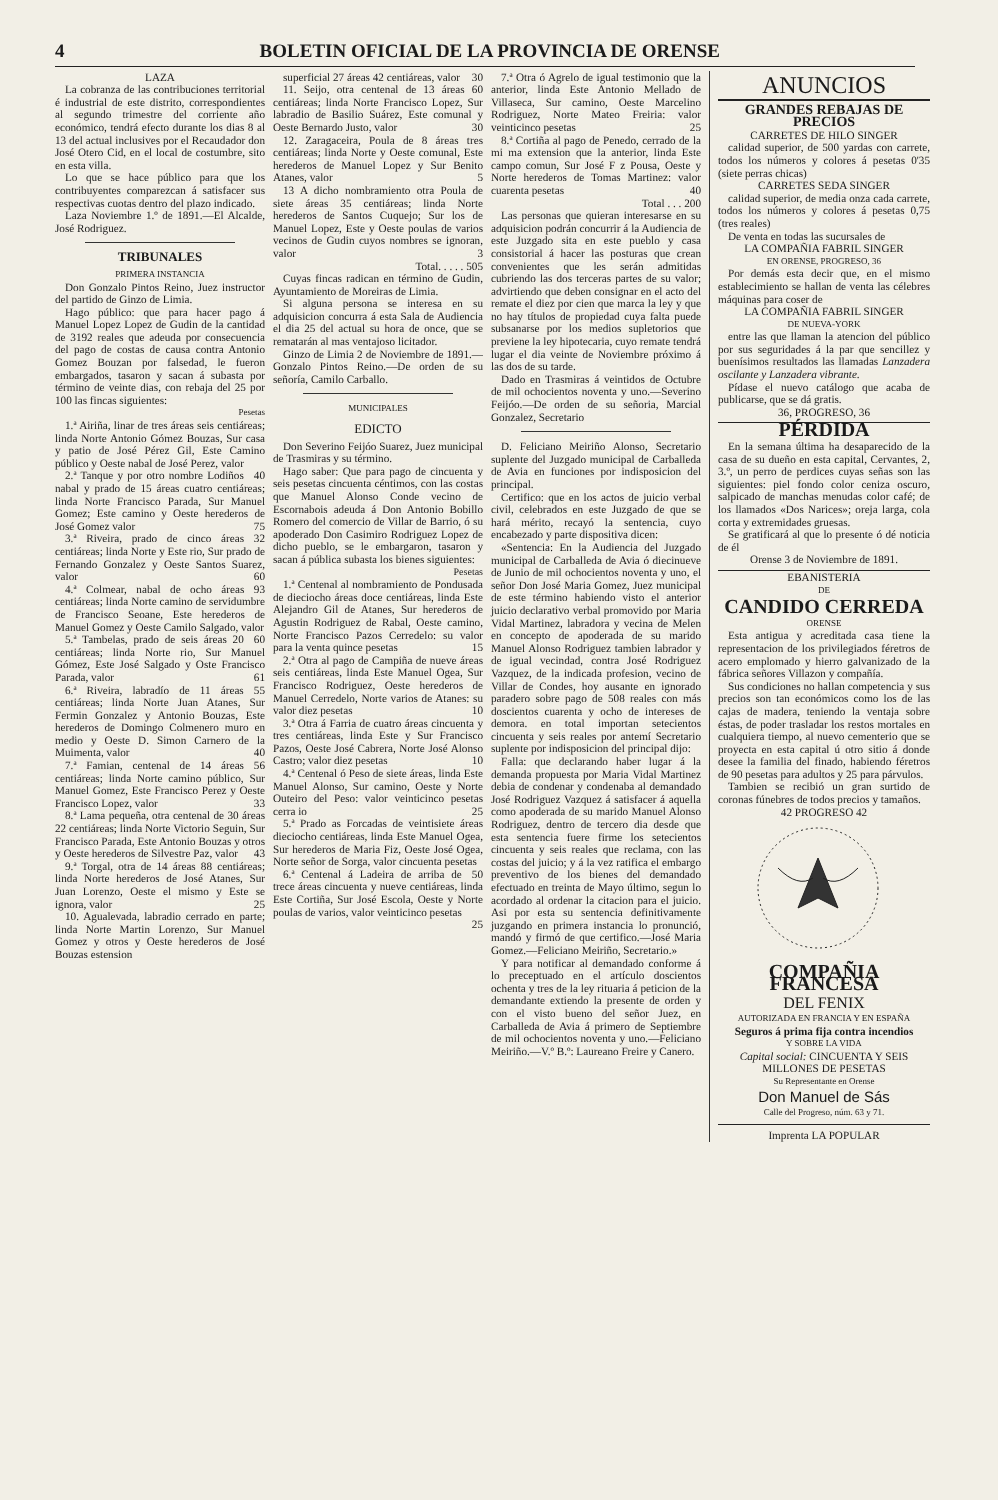4 BOLETIN OFICIAL DE LA PROVINCIA DE ORENSE
LAZA
La cobranza de las contribuciones territorial é industrial de este distrito, correspondientes al segundo trimestre del corriente año económico, tendrá efecto durante los dias 8 al 13 del actual inclusives por el Recaudador don José Otero Cid, en el local de costumbre, sito en esta villa.
Lo que se hace público para que los contribuyentes comparezcan á satisfacer sus respectivas cuotas dentro del plazo indicado.
Laza Noviembre 1.º de 1891.—El Alcalde, José Rodriguez.
TRIBUNALES
PRIMERA INSTANCIA
Don Gonzalo Pintos Reino, Juez instructor del partido de Ginzo de Limia.
Hago público: que para hacer pago á Manuel Lopez Lopez de Gudin de la cantidad de 3192 reales que adeuda por consecuencia del pago de costas de causa contra Antonio Gomez Bouzan por falsedad, le fueron embargados, tasaron y sacan á subasta por término de veinte dias, con rebaja del 25 por 100 las fincas siguientes:
Pesetas
1.ª Airiña, linar de tres áreas seis centiáreas; linda Norte Antonio Gómez Bouzas, Sur casa y patio de José Pérez Gil, Este Camino público y Oeste nabal de José Perez, valor 40
2.ª Tanque y por otro nombre Lodiños nabal y prado de 15 áreas cuatro centiáreas; linda Norte Francisco Parada, Sur Manuel Gomez; Este camino y Oeste herederos de José Gomez valor 75
3.ª Riveira, prado de cinco áreas 32 centiáreas; linda Norte y Este rio, Sur prado de Fernando Gonzalez y Oeste Santos Suarez, valor 60
4.ª Colmear, nabal de ocho áreas 93 centiáreas; linda Norte camino de servidumbre de Francisco Seoane, Este herederos de Manuel Gomez y Oeste Camilo Salgado, valor 60
5.ª Tambelas, prado de seis áreas 20 centiáreas; linda Norte rio, Sur Manuel Gómez, Este José Salgado y Oste Francisco Parada, valor 61
6.ª Riveira, labradío de 11 áreas 55 centiáreas; linda Norte Juan Atanes, Sur Fermin Gonzalez y Antonio Bouzas, Este herederos de Domingo Colmenero muro en medio y Oeste D. Simon Carnero de la Muimenta, valor 40
7.ª Famian, centenal de 14 áreas 56 centiáreas; linda Norte camino público, Sur Manuel Gomez, Este Francisco Perez y Oeste Francisco Lopez, valor 33
8.ª Lama pequeña, otra centenal de 30 áreas 22 centiáreas; linda Norte Victorio Seguin, Sur Francisco Parada, Este Antonio Bouzas y otros y Oeste herederos de Silvestre Paz, valor 43
9.ª Torgal, otra de 14 áreas 88 centiáreas; linda Norte herederos de José Atanes, Sur Juan Lorenzo, Oeste el mismo y Este se ignora, valor 25
10. Agualevada, labradio cerrado en parte; linda Norte Martin Lorenzo, Sur Manuel Gomez y otros y Oeste herederos de José Bouzas estension
superficial 27 áreas 42 centiáreas, valor 30
11. Seijo, otra centenal de 13 áreas 60 centiáreas; linda Norte Francisco Lopez, Sur labradio de Basilio Suárez, Este comunal y Oeste Bernardo Justo, valor 30
12. Zaragaceira, Poula de 8 áreas tres centiáreas; linda Norte y Oeste comunal, Este herederos de Manuel Lopez y Sur Benito Atanes, valor 5
13 A dicho nombramiento otra Poula de siete áreas 35 centiáreas; linda Norte herederos de Santos Cuquejo; Sur los de Manuel Lopez, Este y Oeste poulas de varios vecinos de Gudin cuyos nombres se ignoran, valor 3
Total. . . . . 505
Cuyas fincas radican en término de Gudin, Ayuntamiento de Moreiras de Limia.
Si alguna persona se interesa en su adquisicion concurra á esta Sala de Audiencia el dia 25 del actual su hora de once, que se rematarán al mas ventajoso licitador.
Ginzo de Limia 2 de Noviembre de 1891.—Gonzalo Pintos Reino.—De orden de su señoría, Camilo Carballo.
MUNICIPALES
EDICTO
Don Severino Feijóo Suarez, Juez municipal de Trasmiras y su término.
Hago saber: Que para pago de cincuenta y seis pesetas cincuenta céntimos, con las costas que Manuel Alonso Conde vecino de Escornabois adeuda á Don Antonio Bobillo Romero del comercio de Villar de Barrio, ó su apoderado Don Casimiro Rodriguez Lopez de dicho pueblo, se le embargaron, tasaron y sacan á pública subasta los bienes siguientes:
Pesetas
1.ª Centenal al nombramiento de Pondusada de dieciocho áreas doce centiáreas, linda Este Alejandro Gil de Atanes, Sur herederos de Agustin Rodriguez de Rabal, Oeste camino, Norte Francisco Pazos Cerredelo: su valor para la venta quince pesetas 15
2.ª Otra al pago de Campiña de nueve áreas seis centiáreas, linda Este Manuel Ogea, Sur Francisco Rodriguez, Oeste herederos de Manuel Cerredelo, Norte varios de Atanes: su valor diez pesetas 10
3.ª Otra á Farria de cuatro áreas cincuenta y tres centiáreas, linda Este y Sur Francisco Pazos, Oeste José Cabrera, Norte José Alonso Castro; valor diez pesetas 10
4.ª Centenal ó Peso de siete áreas, linda Este Manuel Alonso, Sur camino, Oeste y Norte Outeiro del Peso: valor veinticinco pesetas cerra io 25
5.ª Prado as Forcadas de veintisiete áreas dieciocho centiáreas, linda Este Manuel Ogea, Sur herederos de Maria Fiz, Oeste José Ogea, Norte señor de Sorga, valor cincuenta pesetas 50
6.ª Centenal á Ladeira de arriba de trece áreas cincuenta y nueve centiáreas, linda Este Cortiña, Sur José Escola, Oeste y Norte poulas de varios, valor veinticinco pesetas 25
7.ª Otra ó Agrelo de igual testimonio que la anterior, linda Este Antonio Mellado de Villaseca, Sur camino, Oeste Marcelino Rodriguez, Norte Mateo Freiria: valor veinticinco pesetas 25
8.ª Cortiña al pago de Penedo, cerrado de la mi ma extension que la anterior, linda Este campo comun, Sur José F z Pousa, Oeste y Norte herederos de Tomas Martinez: valor cuarenta pesetas 40
Total . . . 200
Las personas que quieran interesarse en su adquisicion podrán concurrir á la Audiencia de este Juzgado sita en este pueblo y casa consistorial á hacer las posturas que crean convenientes que les serán admitidas cubriendo las dos terceras partes de su valor; advirtiendo que deben consignar en el acto del remate el diez por cien que marca la ley y que no hay títulos de propiedad cuya falta puede subsanarse por los medios supletorios que previene la ley hipotecaria, cuyo remate tendrá lugar el dia veinte de Noviembre próximo á las dos de su tarde.
Dado en Trasmiras á veintidos de Octubre de mil ochocientos noventa y uno.—Severino Feijóo.—De orden de su señoria, Marcial Gonzalez, Secretario
D. Feliciano Meiriño Alonso, Secretario suplente del Juzgado municipal de Carballeda de Avia en funciones por indisposicion del principal.
Certifico: que en los actos de juicio verbal civil, celebrados en este Juzgado de que se hará mérito, recayó la sentencia, cuyo encabezado y parte dispositiva dicen:
«Sentencia: En la Audiencia del Juzgado municipal de Carballeda de Avia ó diecinueve de Junio de mil ochocientos noventa y uno, el señor Don José Maria Gomez, Juez municipal de este término habiendo visto el anterior juicio declarativo verbal promovido por Maria Vidal Martinez, labradora y vecina de Melen en concepto de apoderada de su marido Manuel Alonso Rodriguez tambien labrador y de igual vecindad, contra José Rodriguez Vazquez, de la indicada profesion, vecino de Villar de Condes, hoy ausante en ignorado paradero sobre pago de 508 reales con más doscientos cuarenta y ocho de intereses de demora. en total importan setecientos cincuenta y seis reales por antemí Secretario suplente por indisposicion del principal dijo:
Falla: que declarando haber lugar á la demanda propuesta por Maria Vidal Martinez debia de condenar y condenaba al demandado José Rodriguez Vazquez á satisfacer á aquella como apoderada de su marido Manuel Alonso Rodriguez, dentro de tercero dia desde que esta sentencia fuere firme los setecientos cincuenta y seis reales que reclama, con las costas del juicio; y á la vez ratifica el embargo preventivo de los bienes del demandado efectuado en treinta de Mayo último, segun lo acordado al ordenar la citacion para el juicio. Asi por esta su sentencia definitivamente juzgando en primera instancia lo pronunció, mandó y firmó de que certifico.—José Maria Gomez.—Feliciano Meiriño, Secretario.»
Y para notificar al demandado conforme á lo preceptuado en el artículo doscientos ochenta y tres de la ley rituaria á peticion de la demandante extiendo la presente de orden y con el visto bueno del señor Juez, en Carballeda de Avia á primero de Septiembre de mil ochocientos noventa y uno.—Feliciano Meiriño.—V.º B.º: Laureano Freire y Canero.
ANUNCIOS
GRANDES REBAJAS DE PRECIOS
CARRETES DE HILO SINGER
calidad superior, de 500 yardas con carrete, todos los números y colores á pesetas 0'35 (siete perras chicas)
CARRETES SEDA SINGER
calidad superior, de media onza cada carrete, todos los números y colores á pesetas 0,75 (tres reales)
De venta en todas las sucursales de
LA COMPAÑIA FABRIL SINGER
EN ORENSE, PROGRESO, 36
Por demás esta decir que, en el mismo establecimiento se hallan de venta las célebres máquinas para coser de
LA COMPAÑIA FABRIL SINGER
DE NUEVA-YORK
entre las que llaman la atencion del público por sus seguridades á la par que sencillez y buenísimos resultados las llamadas Lanzadera oscilante y Lanzadera vibrante.
Pídase el nuevo catálogo que acaba de publicarse, que se dá gratis.
36, PROGRESO, 36
PÉRDIDA
En la semana última ha desaparecido de la casa de su dueño en esta capital, Cervantes, 2, 3.º, un perro de perdices cuyas señas son las siguientes: piel fondo color ceniza oscuro, salpicado de manchas menudas color café; de los llamados «Dos Narices»; oreja larga, cola corta y extremidades gruesas.
Se gratificará al que lo presente ó dé noticia de él
Orense 3 de Noviembre de 1891.
EBANISTERIA
DE
CANDIDO CERREDA
ORENSE
Esta antigua y acreditada casa tiene la representacion de los privilegiados féretros de acero emplomado y hierro galvanizado de la fábrica señores Villazon y compañía.
Sus condiciones no hallan competencia y sus precios son tan económicos como los de las cajas de madera, teniendo la ventaja sobre éstas, de poder trasladar los restos mortales en cualquiera tiempo, al nuevo cementerio que se proyecta en esta capital ú otro sitio á donde desee la familia del finado, habiendo féretros de 90 pesetas para adultos y 25 para párvulos.
Tambien se recibió un gran surtido de coronas fúnebres de todos precios y tamaños.
42 PROGRESO 42
COMPAÑIA FRANCESA
DEL FENIX
AUTORIZADA EN FRANCIA Y EN ESPAÑA
Seguros á prima fija contra incendios
Y SOBRE LA VIDA
Capital social: CINCUENTA Y SEIS MILLONES DE PESETAS
Su Representante en Orense
Don Manuel de Sás
Calle del Progreso, núm. 63 y 71.
Imprenta LA POPULAR